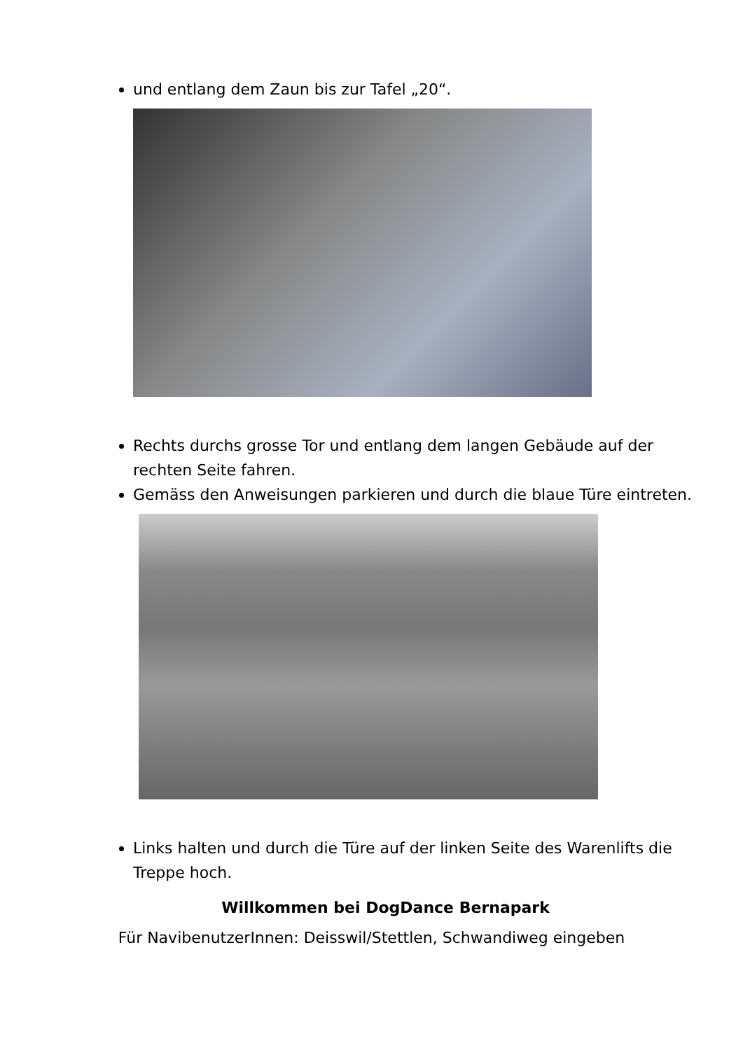und entlang dem Zaun bis zur Tafel „20“.
Rechts durchs grosse Tor und entlang dem langen Gebäude auf der rechten Seite fahren.
Gemäss den Anweisungen parkieren und durch die blaue Türe eintreten.
Links halten und durch die Türe auf der linken Seite des Warenlifts die Treppe hoch.
Willkommen bei DogDance Bernapark
Für NavibenutzerInnen: Deisswil/Stettlen, Schwandiweg eingeben